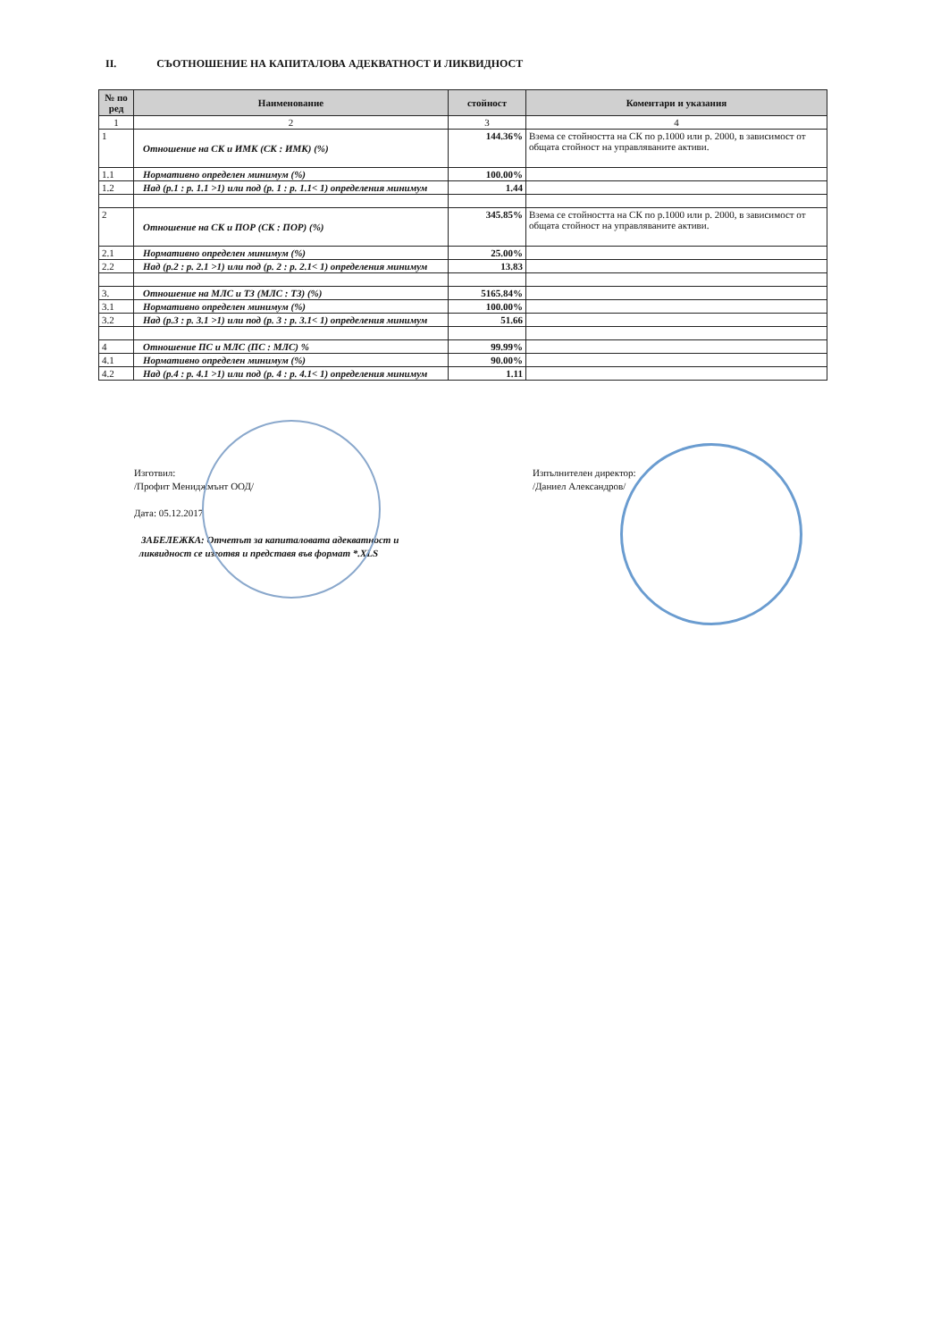II. СЪОТНОШЕНИЕ НА КАПИТАЛОВА АДЕКВАТНОСТ И ЛИКВИДНОСТ
| № по ред | Наименование | стойност | Коментари и указания |
| --- | --- | --- | --- |
| 1 | 2 | 3 | 4 |
| 1 | Отношение на СК и ИМК (СК : ИМК) (%) | 144.36% | Взема се стойността на СК по р.1000 или р. 2000, в зависимост от общата стойност на управляваните активи. |
| 1.1 | Нормативно определен минимум (%) | 100.00% | |
| 1.2 | Над (р.1 : р. 1.1 >1) или под (р. 1 : р. 1.1< 1) определения минимум | 1.44 | |
| 2 | Отношение на СК и ПОР (СК : ПОР) (%) | 345.85% | Взема се стойността на СК по р.1000 или р. 2000, в зависимост от общата стойност на управляваните активи. |
| 2.1 | Нормативно определен минимум (%) | 25.00% | |
| 2.2 | Над (р.2 : р. 2.1 >1) или под (р. 2 : р. 2.1< 1) определения минимум | 13.83 | |
| 3. | Отношение на МЛС и ТЗ (МЛС : ТЗ) (%) | 5165.84% | |
| 3.1 | Нормативно определен минимум (%) | 100.00% | |
| 3.2 | Над (р.3 : р. 3.1 >1) или под (р. 3 : р. 3.1< 1) определения минимум | 51.66 | |
| 4 | Отношение ПС и МЛС (ПС : МЛС) % | 99.99% | |
| 4.1 | Нормативно определен минимум (%) | 90.00% | |
| 4.2 | Над (р.4 : р. 4.1 >1) или под (р. 4 : р. 4.1< 1) определения минимум | 1.11 | |
Изготвил:
/Профит Мениджмънт ООД/
Дата: 05.12.2017
ЗАБЕЛЕЖКА: Отчетът за капиталовата адекватност и
ликвидност се изготвя и представя във формат *.XLS
Изпълнителен директор:
/Даниел Александров/